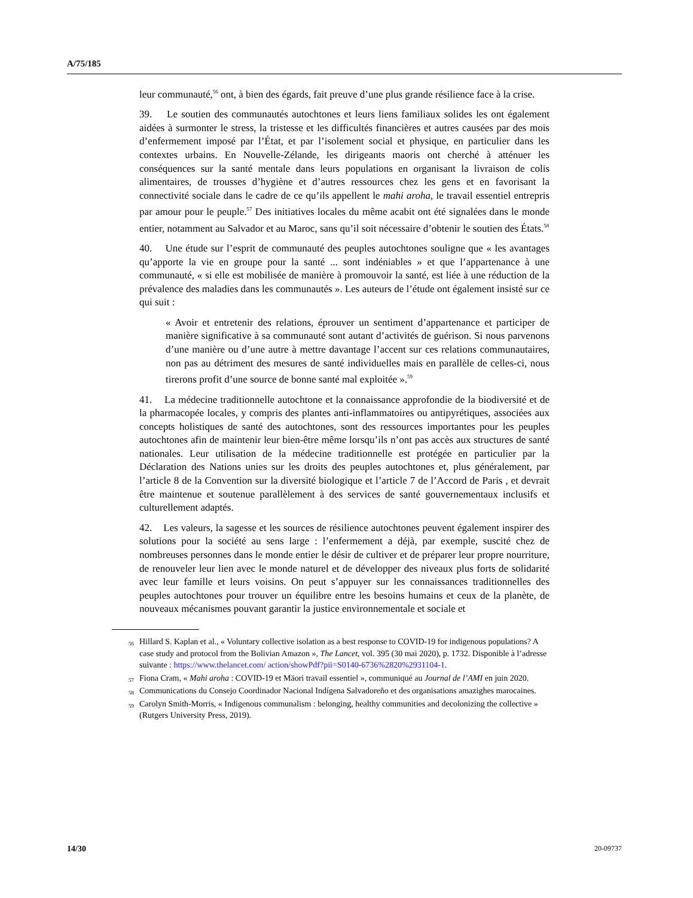A/75/185
leur communauté,<sup>56</sup> ont, à bien des égards, fait preuve d’une plus grande résilience face à la crise.
39. Le soutien des communautés autochtones et leurs liens familiaux solides les ont également aidées à surmonter le stress, la tristesse et les difficultés financières et autres causées par des mois d’enfermement imposé par l’État, et par l’isolement social et physique, en particulier dans les contextes urbains. En Nouvelle-Zélande, les dirigeants maoris ont cherché à atténuer les conséquences sur la santé mentale dans leurs populations en organisant la livraison de colis alimentaires, de trousses d’hygiène et d’autres ressources chez les gens et en favorisant la connectivité sociale dans le cadre de ce qu’ils appellent le mahi aroha, le travail essentiel entrepris par amour pour le peuple.<sup>57</sup> Des initiatives locales du même acabit ont été signalées dans le monde entier, notamment au Salvador et au Maroc, sans qu’il soit nécessaire d’obtenir le soutien des États.<sup>58</sup>
40. Une étude sur l’esprit de communauté des peuples autochtones souligne que « les avantages qu’apporte la vie en groupe pour la santé ... sont indéniables » et que l’appartenance à une communauté, « si elle est mobilisée de manière à promouvoir la santé, est liée à une réduction de la prévalence des maladies dans les communautés ». Les auteurs de l’étude ont également insisté sur ce qui suit :
« Avoir et entretenir des relations, éprouver un sentiment d’appartenance et participer de manière significative à sa communauté sont autant d’activités de guérison. Si nous parvenons d’une manière ou d’une autre à mettre davantage l’accent sur ces relations communautaires, non pas au détriment des mesures de santé individuelles mais en parallèle de celles-ci, nous tirerons profit d’une source de bonne santé mal exploitée ».<sup>59</sup>
41. La médecine traditionnelle autochtone et la connaissance approfondie de la biodiversité et de la pharmacopée locales, y compris des plantes anti-inflammatoires ou antipyrétiques, associées aux concepts holistiques de santé des autochtones, sont des ressources importantes pour les peuples autochtones afin de maintenir leur bien-être même lorsqu’ils n’ont pas accès aux structures de santé nationales. Leur utilisation de la médecine traditionnelle est protégée en particulier par la Déclaration des Nations unies sur les droits des peuples autochtones et, plus généralement, par l’article 8 de la Convention sur la diversité biologique et l’article 7 de l’Accord de Paris , et devrait être maintenue et soutenue parallèlement à des services de santé gouvernementaux inclusifs et culturellement adaptés.
42. Les valeurs, la sagesse et les sources de résilience autochtones peuvent également inspirer des solutions pour la société au sens large : l’enfermement a déjà, par exemple, suscité chez de nombreuses personnes dans le monde entier le désir de cultiver et de préparer leur propre nourriture, de renouveler leur lien avec le monde naturel et de développer des niveaux plus forts de solidarité avec leur famille et leurs voisins. On peut s’appuyer sur les connaissances traditionnelles des peuples autochtones pour trouver un équilibre entre les besoins humains et ceux de la planète, de nouveaux mécanismes pouvant garantir la justice environnementale et sociale et
<sup>56</sup> Hillard S. Kaplan et al., « Voluntary collective isolation as a best response to COVID-19 for indigenous populations? A case study and protocol from the Bolivian Amazon », The Lancet, vol. 395 (30 mai 2020), p. 1732. Disponible à l’adresse suivante : https://www.thelancet.com/ action/showPdf?pii=S0140-6736%2820%2931104-1.
<sup>57</sup> Fiona Cram, « Mahi aroha : COVID-19 et Māori travail essentiel », communiqué au Journal de l’AMI en juin 2020.
<sup>58</sup> Communications du Consejo Coordinador Nacional Indígena Salvadoreño et des organisations amazighes marocaines.
<sup>59</sup> Carolyn Smith-Morris, « Indigenous communalism : belonging, healthy communities and decolonizing the collective » (Rutgers University Press, 2019).
14/30 20-09737